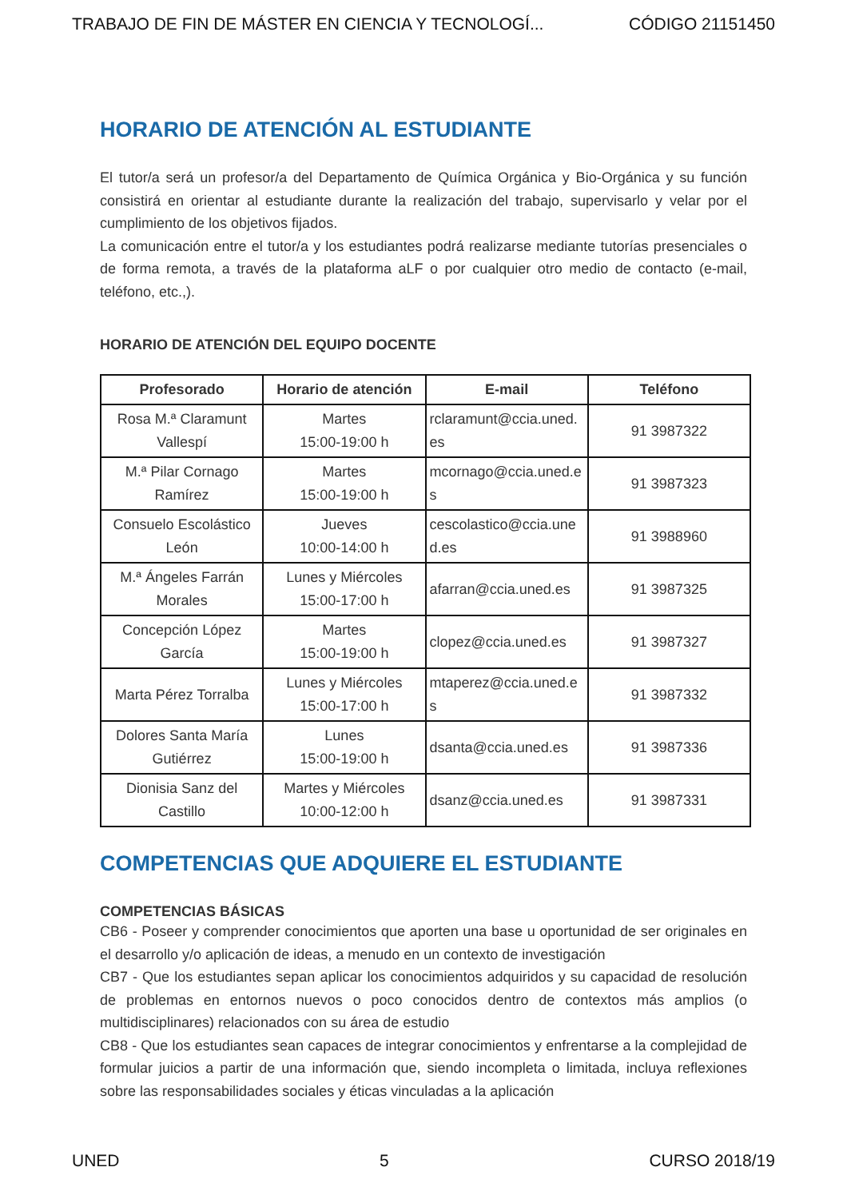TRABAJO DE FIN DE MÁSTER EN CIENCIA Y TECNOLOGÍ... CÓDIGO 21151450
HORARIO DE ATENCIÓN AL ESTUDIANTE
El tutor/a será un profesor/a del Departamento de Química Orgánica y Bio-Orgánica y su función consistirá en orientar al estudiante durante la realización del trabajo, supervisarlo y velar por el cumplimiento de los objetivos fijados.
La comunicación entre el tutor/a y los estudiantes podrá realizarse mediante tutorías presenciales o de forma remota, a través de la plataforma aLF o por cualquier otro medio de contacto (e-mail, teléfono, etc.,).
HORARIO DE ATENCIÓN DEL EQUIPO DOCENTE
| Profesorado | Horario de atención | E-mail | Teléfono |
| --- | --- | --- | --- |
| Rosa M.ª Claramunt Vallespí | Martes 15:00-19:00 h | rclaramunt@ccia.uned.es | 91 3987322 |
| M.ª Pilar Cornago Ramírez | Martes 15:00-19:00 h | mcornago@ccia.uned.es | 91 3987323 |
| Consuelo Escolástico León | Jueves 10:00-14:00 h | cescolastico@ccia.uned.es | 91 3988960 |
| M.ª Ángeles Farrán Morales | Lunes y Miércoles 15:00-17:00 h | afarran@ccia.uned.es | 91 3987325 |
| Concepción López García | Martes 15:00-19:00 h | clopez@ccia.uned.es | 91 3987327 |
| Marta Pérez Torralba | Lunes y Miércoles 15:00-17:00 h | mtaperez@ccia.uned.es | 91 3987332 |
| Dolores Santa María Gutiérrez | Lunes 15:00-19:00 h | dsanta@ccia.uned.es | 91 3987336 |
| Dionisia Sanz del Castillo | Martes y Miércoles 10:00-12:00 h | dsanz@ccia.uned.es | 91 3987331 |
COMPETENCIAS QUE ADQUIERE EL ESTUDIANTE
COMPETENCIAS BÁSICAS
CB6 - Poseer y comprender conocimientos que aporten una base u oportunidad de ser originales en el desarrollo y/o aplicación de ideas, a menudo en un contexto de investigación
CB7 - Que los estudiantes sepan aplicar los conocimientos adquiridos y su capacidad de resolución de problemas en entornos nuevos o poco conocidos dentro de contextos más amplios (o multidisciplinares) relacionados con su área de estudio
CB8 - Que los estudiantes sean capaces de integrar conocimientos y enfrentarse a la complejidad de formular juicios a partir de una información que, siendo incompleta o limitada, incluya reflexiones sobre las responsabilidades sociales y éticas vinculadas a la aplicación
UNED 5 CURSO 2018/19